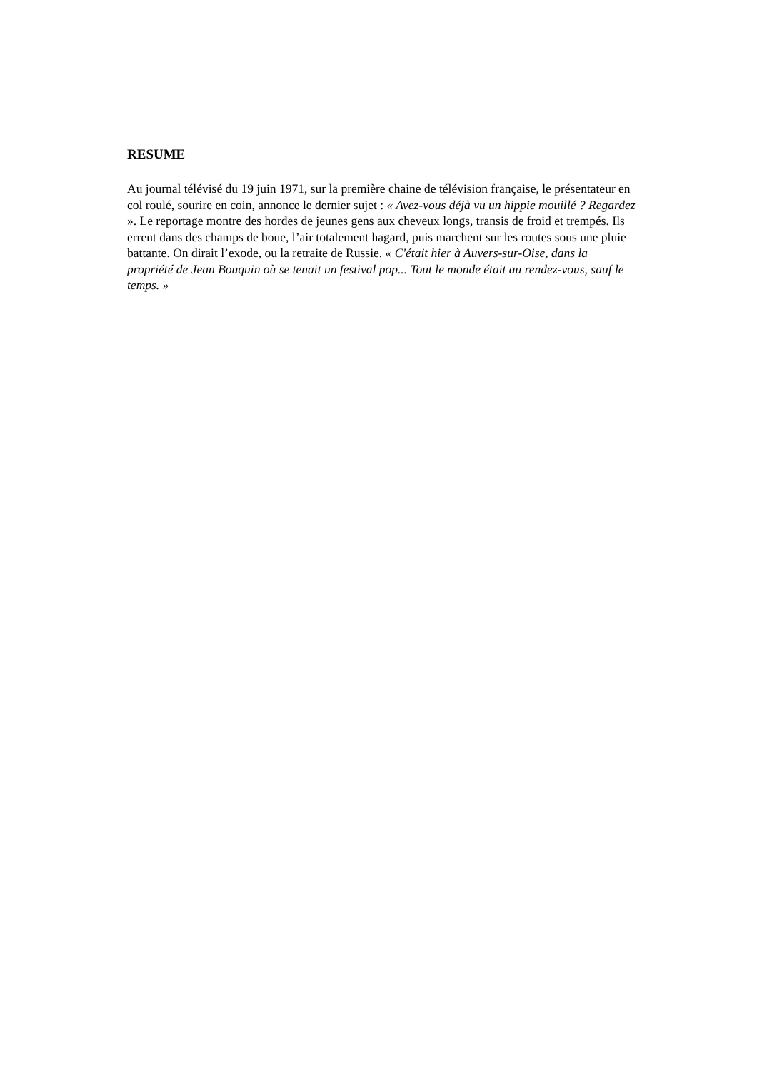RESUME
Au journal télévisé du 19 juin 1971, sur la première chaine de télévision française, le présentateur en col roulé, sourire en coin, annonce le dernier sujet : « Avez-vous déjà vu un hippie mouillé ? Regardez ». Le reportage montre des hordes de jeunes gens aux cheveux longs, transis de froid et trempés. Ils errent dans des champs de boue, l’air totalement hagard, puis marchent sur les routes sous une pluie battante. On dirait l’exode, ou la retraite de Russie. « C'était hier à Auvers-sur-Oise, dans la propriété de Jean Bouquin où se tenait un festival pop... Tout le monde était au rendez-vous, sauf le temps. »